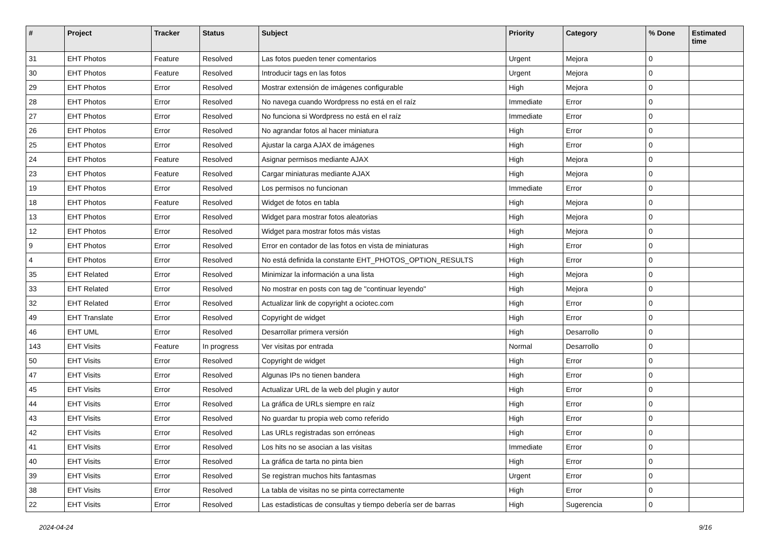| # | Project | Tracker | Status | Subject | Priority | Category | % Done | Estimated time |
| --- | --- | --- | --- | --- | --- | --- | --- | --- |
| 31 | EHT Photos | Feature | Resolved | Las fotos pueden tener comentarios | Urgent | Mejora | 0 | |
| 30 | EHT Photos | Feature | Resolved | Introducir tags en las fotos | Urgent | Mejora | 0 | |
| 29 | EHT Photos | Error | Resolved | Mostrar extensión de imágenes configurable | High | Mejora | 0 | |
| 28 | EHT Photos | Error | Resolved | No navega cuando Wordpress no está en el raíz | Immediate | Error | 0 | |
| 27 | EHT Photos | Error | Resolved | No funciona si Wordpress no está en el raíz | Immediate | Error | 0 | |
| 26 | EHT Photos | Error | Resolved | No agrandar fotos al hacer miniatura | High | Error | 0 | |
| 25 | EHT Photos | Error | Resolved | Ajustar la carga AJAX de imágenes | High | Error | 0 | |
| 24 | EHT Photos | Feature | Resolved | Asignar permisos mediante AJAX | High | Mejora | 0 | |
| 23 | EHT Photos | Feature | Resolved | Cargar miniaturas mediante AJAX | High | Mejora | 0 | |
| 19 | EHT Photos | Error | Resolved | Los permisos no funcionan | Immediate | Error | 0 | |
| 18 | EHT Photos | Feature | Resolved | Widget de fotos en tabla | High | Mejora | 0 | |
| 13 | EHT Photos | Error | Resolved | Widget para mostrar fotos aleatorias | High | Mejora | 0 | |
| 12 | EHT Photos | Error | Resolved | Widget para mostrar fotos más vistas | High | Mejora | 0 | |
| 9 | EHT Photos | Error | Resolved | Error en contador de las fotos en vista de miniaturas | High | Error | 0 | |
| 4 | EHT Photos | Error | Resolved | No está definida la constante EHT_PHOTOS_OPTION_RESULTS | High | Error | 0 | |
| 35 | EHT Related | Error | Resolved | Minimizar la información a una lista | High | Mejora | 0 | |
| 33 | EHT Related | Error | Resolved | No mostrar en posts con tag de "continuar leyendo" | High | Mejora | 0 | |
| 32 | EHT Related | Error | Resolved | Actualizar link de copyright a ociotec.com | High | Error | 0 | |
| 49 | EHT Translate | Error | Resolved | Copyright de widget | High | Error | 0 | |
| 46 | EHT UML | Error | Resolved | Desarrollar primera versión | High | Desarrollo | 0 | |
| 143 | EHT Visits | Feature | In progress | Ver visitas por entrada | Normal | Desarrollo | 0 | |
| 50 | EHT Visits | Error | Resolved | Copyright de widget | High | Error | 0 | |
| 47 | EHT Visits | Error | Resolved | Algunas IPs no tienen bandera | High | Error | 0 | |
| 45 | EHT Visits | Error | Resolved | Actualizar URL de la web del plugin y autor | High | Error | 0 | |
| 44 | EHT Visits | Error | Resolved | La gráfica de URLs siempre en raíz | High | Error | 0 | |
| 43 | EHT Visits | Error | Resolved | No guardar tu propia web como referido | High | Error | 0 | |
| 42 | EHT Visits | Error | Resolved | Las URLs registradas son erróneas | High | Error | 0 | |
| 41 | EHT Visits | Error | Resolved | Los hits no se asocian a las visitas | Immediate | Error | 0 | |
| 40 | EHT Visits | Error | Resolved | La gráfica de tarta no pinta bien | High | Error | 0 | |
| 39 | EHT Visits | Error | Resolved | Se registran muchos hits fantasmas | Urgent | Error | 0 | |
| 38 | EHT Visits | Error | Resolved | La tabla de visitas no se pinta correctamente | High | Error | 0 | |
| 22 | EHT Visits | Error | Resolved | Las estadisticas de consultas y tiempo debería ser de barras | High | Sugerencia | 0 | |
2024-04-24 9/16